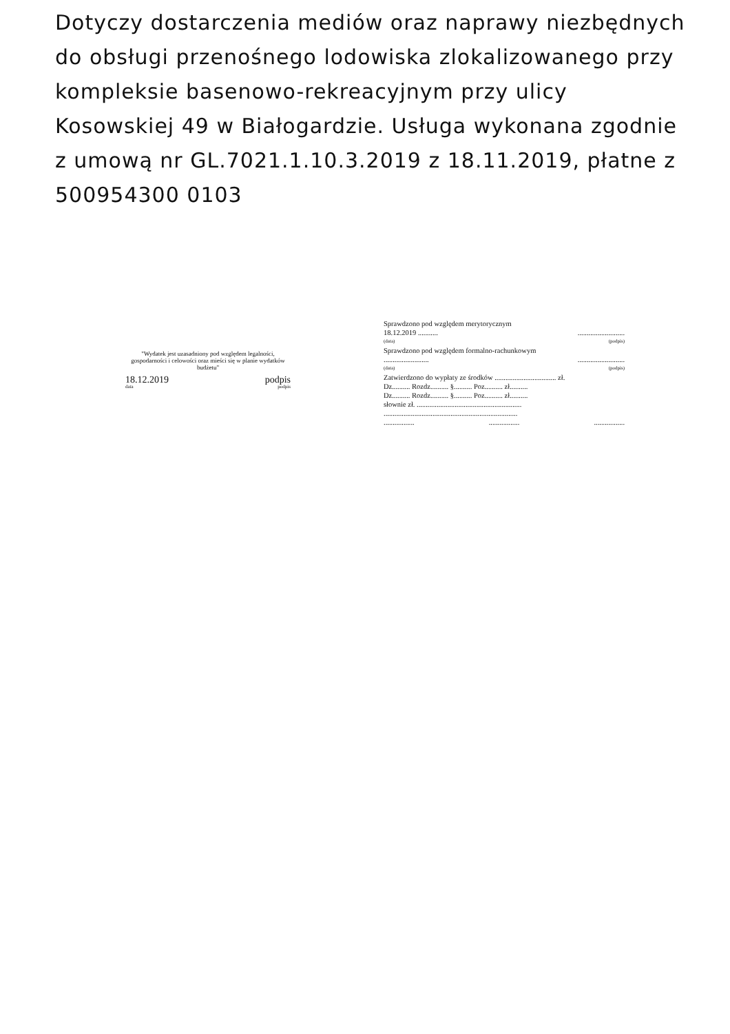Dotyczy dostarczenia mediów oraz naprawy niezbędnych do obsługi przenośnego lodowiska zlokalizowanego przy kompleksie basenowo-rekreacyjnym przy ulicy Kosowskiej 49 w Białogardzie. Usługa wykonana zgodnie z umową nr GL.7021.1.10.3.2019 z 18.11.2019, płatne z 500954300 0103
"Wydatek jest uzasadniony pod względem legalności, gospodarności i celowości oraz mieści się w planie wydatków budżetu"
18.12.2019 podpis
data podpis
Sprawdzono pod względem merytorycznym
18.12.2019 .....................................
(data) (podpis)
Sprawdzono pod względem formalno-rachunkowym
...................................................
(data) (podpis)
Zatwierdzono do wypłaty ze środków .................................. zł.
Dz.......... Rozdz.......... §.......... Poz.......... zł..........
Dz.......... Rozdz.......... §.......... Poz.......... zł..........
słownie zł. ..........................................................
..........................................................................
...................................................